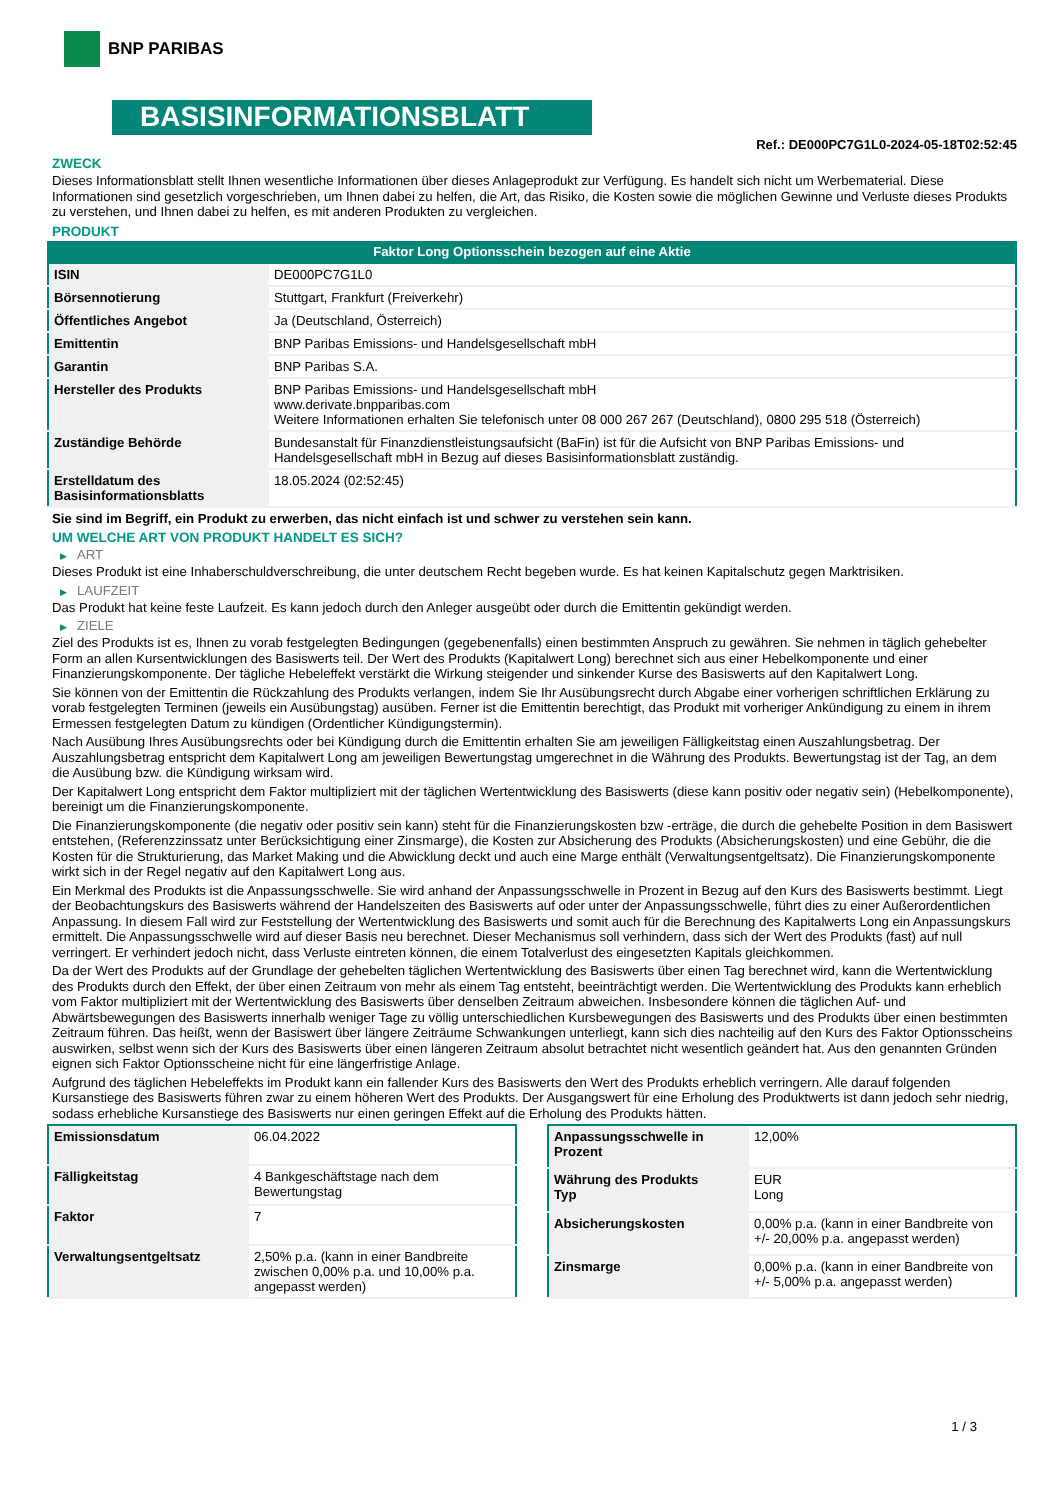BNP PARIBAS
BASISINFORMATIONSBLATT
Ref.: DE000PC7G1L0-2024-05-18T02:52:45
ZWECK
Dieses Informationsblatt stellt Ihnen wesentliche Informationen über dieses Anlageprodukt zur Verfügung. Es handelt sich nicht um Werbematerial. Diese Informationen sind gesetzlich vorgeschrieben, um Ihnen dabei zu helfen, die Art, das Risiko, die Kosten sowie die möglichen Gewinne und Verluste dieses Produkts zu verstehen, und Ihnen dabei zu helfen, es mit anderen Produkten zu vergleichen.
PRODUKT
Faktor Long Optionsschein bezogen auf eine Aktie
| ISIN | DE000PC7G1L0 |
| Börsennotierung | Stuttgart, Frankfurt (Freiverkehr) |
| Öffentliches Angebot | Ja (Deutschland, Österreich) |
| Emittentin | BNP Paribas Emissions- und Handelsgesellschaft mbH |
| Garantin | BNP Paribas S.A. |
| Hersteller des Produkts | BNP Paribas Emissions- und Handelsgesellschaft mbH www.derivate.bnpparibas.com Weitere Informationen erhalten Sie telefonisch unter 08 000 267 267 (Deutschland), 0800 295 518 (Österreich) |
| Zuständige Behörde | Bundesanstalt für Finanzdienstleistungsaufsicht (BaFin) ist für die Aufsicht von BNP Paribas Emissions- und Handelsgesellschaft mbH in Bezug auf dieses Basisinformationsblatt zuständig. |
| Erstelldatum des Basisinformationsblatts | 18.05.2024 (02:52:45) |
Sie sind im Begriff, ein Produkt zu erwerben, das nicht einfach ist und schwer zu verstehen sein kann.
UM WELCHE ART VON PRODUKT HANDELT ES SICH?
▶ ART
Dieses Produkt ist eine Inhaberschuldverschreibung, die unter deutschem Recht begeben wurde. Es hat keinen Kapitalschutz gegen Marktrisiken.
▶ LAUFZEIT
Das Produkt hat keine feste Laufzeit. Es kann jedoch durch den Anleger ausgeübt oder durch die Emittentin gekündigt werden.
▶ ZIELE
Ziel des Produkts ist es, Ihnen zu vorab festgelegten Bedingungen (gegebenenfalls) einen bestimmten Anspruch zu gewähren. Sie nehmen in täglich gehebelter Form an allen Kursentwicklungen des Basiswerts teil. Der Wert des Produkts (Kapitalwert Long) berechnet sich aus einer Hebelkomponente und einer Finanzierungskomponente. Der tägliche Hebeleffekt verstärkt die Wirkung steigender und sinkender Kurse des Basiswerts auf den Kapitalwert Long.
Sie können von der Emittentin die Rückzahlung des Produkts verlangen, indem Sie Ihr Ausübungsrecht durch Abgabe einer vorherigen schriftlichen Erklärung zu vorab festgelegten Terminen (jeweils ein Ausübungstag) ausüben. Ferner ist die Emittentin berechtigt, das Produkt mit vorheriger Ankündigung zu einem in ihrem Ermessen festgelegten Datum zu kündigen (Ordentlicher Kündigungstermin).
Nach Ausübung Ihres Ausübungsrechts oder bei Kündigung durch die Emittentin erhalten Sie am jeweiligen Fälligkeitstag einen Auszahlungsbetrag. Der Auszahlungsbetrag entspricht dem Kapitalwert Long am jeweiligen Bewertungstag umgerechnet in die Währung des Produkts. Bewertungstag ist der Tag, an dem die Ausübung bzw. die Kündigung wirksam wird.
Der Kapitalwert Long entspricht dem Faktor multipliziert mit der täglichen Wertentwicklung des Basiswerts (diese kann positiv oder negativ sein) (Hebelkomponente), bereinigt um die Finanzierungskomponente.
Die Finanzierungskomponente (die negativ oder positiv sein kann) steht für die Finanzierungskosten bzw -erträge, die durch die gehebelte Position in dem Basiswert entstehen, (Referenzzinssatz unter Berücksichtigung einer Zinsmarge), die Kosten zur Absicherung des Produkts (Absicherungskosten) und eine Gebühr, die die Kosten für die Strukturierung, das Market Making und die Abwicklung deckt und auch eine Marge enthält (Verwaltungsentgeltsatz). Die Finanzierungskomponente wirkt sich in der Regel negativ auf den Kapitalwert Long aus.
Ein Merkmal des Produkts ist die Anpassungsschwelle. Sie wird anhand der Anpassungsschwelle in Prozent in Bezug auf den Kurs des Basiswerts bestimmt. Liegt der Beobachtungskurs des Basiswerts während der Handelszeiten des Basiswerts auf oder unter der Anpassungsschwelle, führt dies zu einer Außerordentlichen Anpassung. In diesem Fall wird zur Feststellung der Wertentwicklung des Basiswerts und somit auch für die Berechnung des Kapitalwerts Long ein Anpassungskurs ermittelt. Die Anpassungsschwelle wird auf dieser Basis neu berechnet. Dieser Mechanismus soll verhindern, dass sich der Wert des Produkts (fast) auf null verringert. Er verhindert jedoch nicht, dass Verluste eintreten können, die einem Totalverlust des eingesetzten Kapitals gleichkommen.
Da der Wert des Produkts auf der Grundlage der gehebelten täglichen Wertentwicklung des Basiswerts über einen Tag berechnet wird, kann die Wertentwicklung des Produkts durch den Effekt, der über einen Zeitraum von mehr als einem Tag entsteht, beeinträchtigt werden. Die Wertentwicklung des Produkts kann erheblich vom Faktor multipliziert mit der Wertentwicklung des Basiswerts über denselben Zeitraum abweichen. Insbesondere können die täglichen Auf- und Abwärtsbewegungen des Basiswerts innerhalb weniger Tage zu völlig unterschiedlichen Kursbewegungen des Basiswerts und des Produkts über einen bestimmten Zeitraum führen. Das heißt, wenn der Basiswert über längere Zeiträume Schwankungen unterliegt, kann sich dies nachteilig auf den Kurs des Faktor Optionsscheins auswirken, selbst wenn sich der Kurs des Basiswerts über einen längeren Zeitraum absolut betrachtet nicht wesentlich geändert hat. Aus den genannten Gründen eignen sich Faktor Optionsscheine nicht für eine längerfristige Anlage.
Aufgrund des täglichen Hebeleffekts im Produkt kann ein fallender Kurs des Basiswerts den Wert des Produkts erheblich verringern. Alle darauf folgenden Kursanstiege des Basiswerts führen zwar zu einem höheren Wert des Produkts. Der Ausgangswert für eine Erholung des Produktwerts ist dann jedoch sehr niedrig, sodass erhebliche Kursanstiege des Basiswerts nur einen geringen Effekt auf die Erholung des Produkts hätten.
| Emissionsdatum | 06.04.2022 |
| Fälligkeitstag | 4 Bankgeschäftstage nach dem Bewertungstag |
| Faktor | 7 |
| Verwaltungsentgeltsatz | 2,50% p.a. (kann in einer Bandbreite zwischen 0,00% p.a. und 10,00% p.a. angepasst werden) |
| Anpassungsschwelle in Prozent | 12,00% |
| Währung des Produkts Typ | EUR Long |
| Absicherungskosten | 0,00% p.a. (kann in einer Bandbreite von +/- 20,00% p.a. angepasst werden) |
| Zinsmarge | 0,00% p.a. (kann in einer Bandbreite von +/- 5,00% p.a. angepasst werden) |
1 / 3